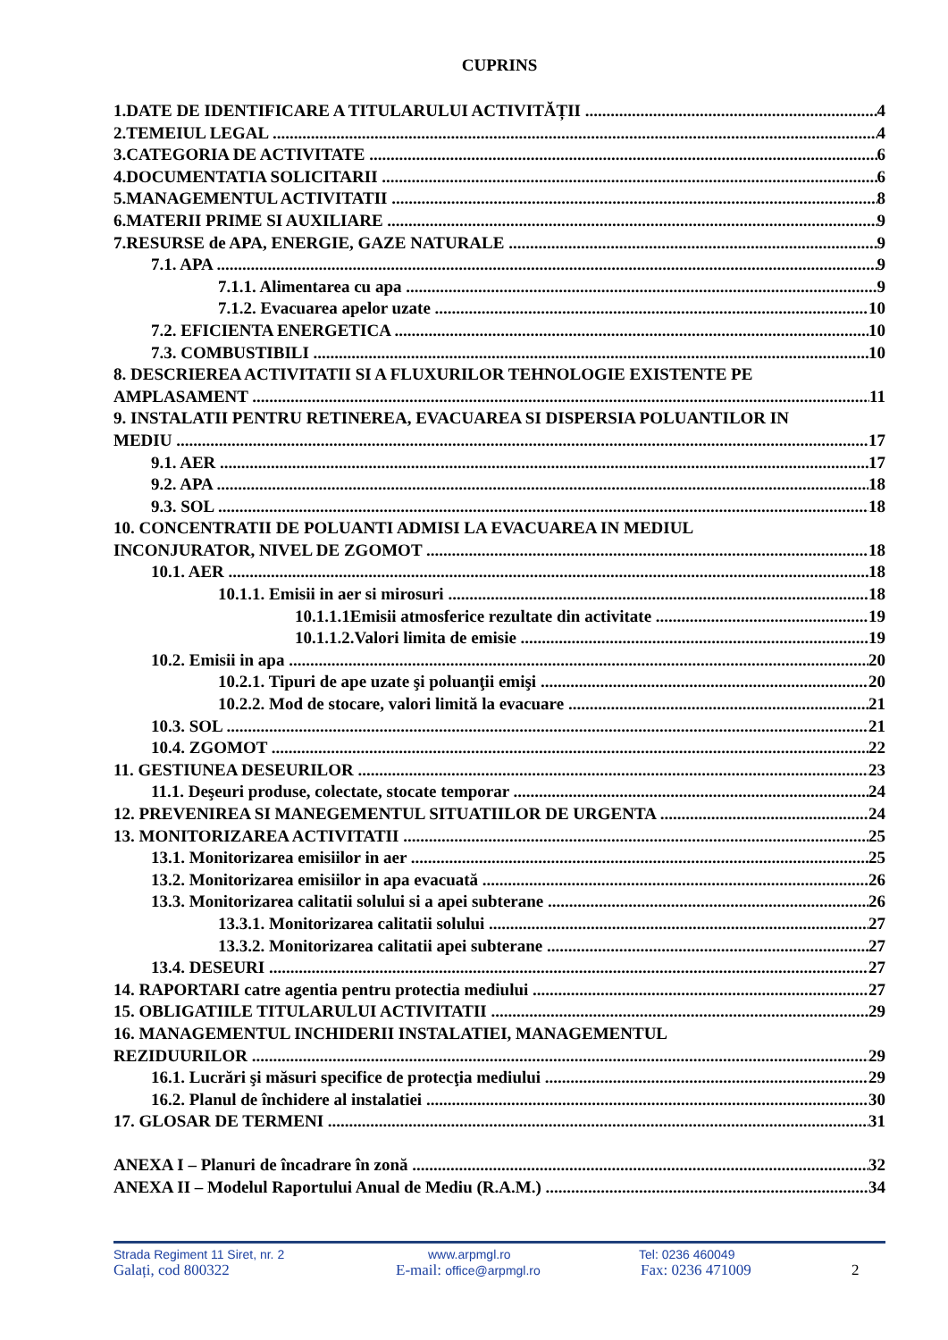CUPRINS
1.DATE DE IDENTIFICARE A TITULARULUI ACTIVITĂȚII 4
2.TEMEIUL LEGAL 4
3.CATEGORIA DE ACTIVITATE 6
4.DOCUMENTATIA SOLICITARII 6
5.MANAGEMENTUL ACTIVITATII 8
6.MATERII PRIME SI AUXILIARE 9
7.RESURSE de APA, ENERGIE, GAZE NATURALE 9
7.1. APA 9
7.1.1. Alimentarea cu apa 9
7.1.2. Evacuarea apelor uzate 10
7.2. EFICIENTA ENERGETICA 10
7.3. COMBUSTIBILI 10
8. DESCRIEREA ACTIVITATII SI A FLUXURILOR TEHNOLOGIE EXISTENTE PE
AMPLASAMENT 11
9. INSTALATII PENTRU RETINEREA, EVACUAREA SI DISPERSIA POLUANTILOR IN
MEDIU 17
9.1. AER 17
9.2. APA 18
9.3. SOL 18
10. CONCENTRATII DE POLUANTI ADMISI LA EVACUAREA IN MEDIUL
INCONJURATOR, NIVEL DE ZGOMOT 18
10.1. AER 18
10.1.1. Emisii in aer si mirosuri 18
10.1.1.1Emisii atmosferice rezultate din activitate 19
10.1.1.2.Valori limita de emisie 19
10.2. Emisii in apa 20
10.2.1. Tipuri de ape uzate şi poluanţii emişi 20
10.2.2. Mod de stocare, valori limită la evacuare 21
10.3. SOL 21
10.4. ZGOMOT 22
11. GESTIUNEA DESEURILOR 23
11.1. Deşeuri produse, colectate, stocate temporar 24
12. PREVENIREA SI MANEGEMENTUL SITUATIILOR DE URGENTA 24
13. MONITORIZAREA ACTIVITATII 25
13.1. Monitorizarea emisiilor in aer 25
13.2. Monitorizarea emisiilor in apa evacuată 26
13.3. Monitorizarea calitatii solului si a apei subterane 26
13.3.1. Monitorizarea calitatii solului 27
13.3.2. Monitorizarea calitatii apei subterane 27
13.4. DESEURI 27
14. RAPORTARI catre agentia pentru protectia mediului 27
15. OBLIGATIILE TITULARULUI ACTIVITATII 29
16. MANAGEMENTUL INCHIDERII INSTALATIEI, MANAGEMENTUL
REZIDUURILOR 29
16.1. Lucrări şi măsuri specifice de protecţia mediului 29
16.2. Planul de închidere al instalatiei 30
17. GLOSAR DE TERMENI 31
ANEXA I – Planuri de încadrare în zonă 32
ANEXA II – Modelul Raportului Anual de Mediu (R.A.M.) 34
Strada Regiment 11 Siret, nr. 2 www.arpmgl.ro Tel: 0236 460049
Galați, cod 800322 E-mail: office@arpmgl.ro
Fax: 0236 471009 2